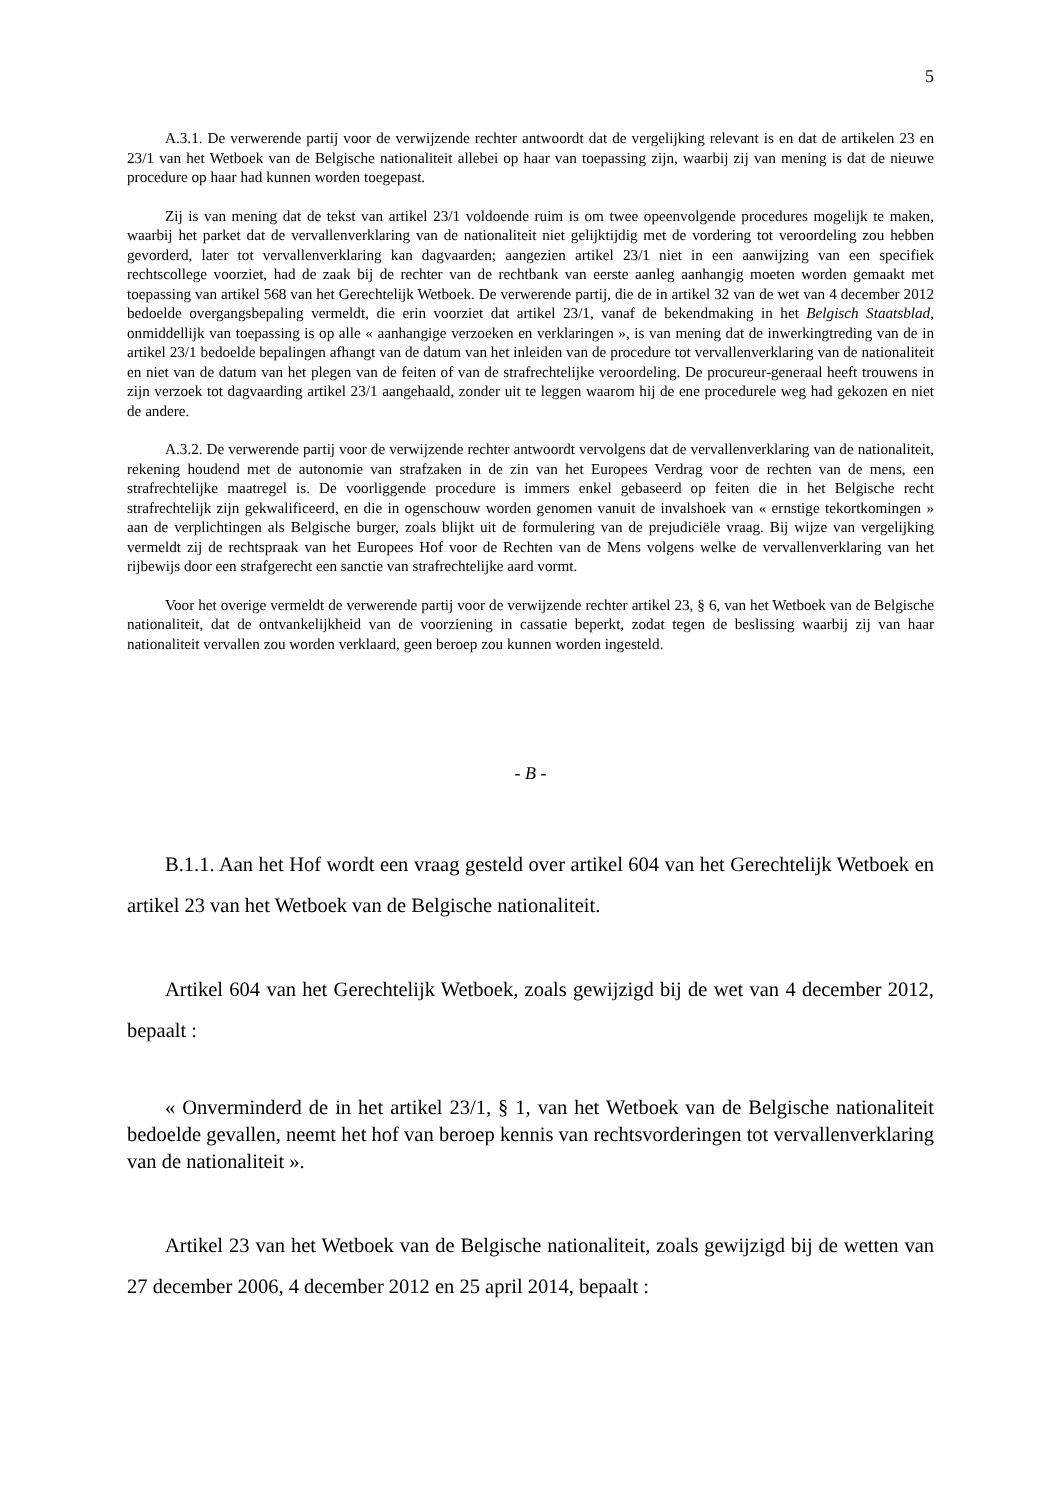5
A.3.1. De verwerende partij voor de verwijzende rechter antwoordt dat de vergelijking relevant is en dat de artikelen 23 en 23/1 van het Wetboek van de Belgische nationaliteit allebei op haar van toepassing zijn, waarbij zij van mening is dat de nieuwe procedure op haar had kunnen worden toegepast.
Zij is van mening dat de tekst van artikel 23/1 voldoende ruim is om twee opeenvolgende procedures mogelijk te maken, waarbij het parket dat de vervallenverklaring van de nationaliteit niet gelijktijdig met de vordering tot veroordeling zou hebben gevorderd, later tot vervallenverklaring kan dagvaarden; aangezien artikel 23/1 niet in een aanwijzing van een specifiek rechtscollege voorziet, had de zaak bij de rechter van de rechtbank van eerste aanleg aanhangig moeten worden gemaakt met toepassing van artikel 568 van het Gerechtelijk Wetboek. De verwerende partij, die de in artikel 32 van de wet van 4 december 2012 bedoelde overgangsbepaling vermeldt, die erin voorziet dat artikel 23/1, vanaf de bekendmaking in het Belgisch Staatsblad, onmiddellijk van toepassing is op alle « aanhangige verzoeken en verklaringen », is van mening dat de inwerkingtreding van de in artikel 23/1 bedoelde bepalingen afhangt van de datum van het inleiden van de procedure tot vervallenverklaring van de nationaliteit en niet van de datum van het plegen van de feiten of van de strafrechtelijke veroordeling. De procureur-generaal heeft trouwens in zijn verzoek tot dagvaarding artikel 23/1 aangehaald, zonder uit te leggen waarom hij de ene procedurele weg had gekozen en niet de andere.
A.3.2. De verwerende partij voor de verwijzende rechter antwoordt vervolgens dat de vervallenverklaring van de nationaliteit, rekening houdend met de autonomie van strafzaken in de zin van het Europees Verdrag voor de rechten van de mens, een strafrechtelijke maatregel is. De voorliggende procedure is immers enkel gebaseerd op feiten die in het Belgische recht strafrechtelijk zijn gekwalificeerd, en die in ogenschouw worden genomen vanuit de invalshoek van « ernstige tekortkomingen » aan de verplichtingen als Belgische burger, zoals blijkt uit de formulering van de prejudiciële vraag. Bij wijze van vergelijking vermeldt zij de rechtspraak van het Europees Hof voor de Rechten van de Mens volgens welke de vervallenverklaring van het rijbewijs door een strafgerecht een sanctie van strafrechtelijke aard vormt.
Voor het overige vermeldt de verwerende partij voor de verwijzende rechter artikel 23, § 6, van het Wetboek van de Belgische nationaliteit, dat de ontvankelijkheid van de voorziening in cassatie beperkt, zodat tegen de beslissing waarbij zij van haar nationaliteit vervallen zou worden verklaard, geen beroep zou kunnen worden ingesteld.
- B -
B.1.1. Aan het Hof wordt een vraag gesteld over artikel 604 van het Gerechtelijk Wetboek en artikel 23 van het Wetboek van de Belgische nationaliteit.
Artikel 604 van het Gerechtelijk Wetboek, zoals gewijzigd bij de wet van 4 december 2012, bepaalt :
« Onverminderd de in het artikel 23/1, § 1, van het Wetboek van de Belgische nationaliteit bedoelde gevallen, neemt het hof van beroep kennis van rechtsvorderingen tot vervallenverklaring van de nationaliteit ».
Artikel 23 van het Wetboek van de Belgische nationaliteit, zoals gewijzigd bij de wetten van 27 december 2006, 4 december 2012 en 25 april 2014, bepaalt :